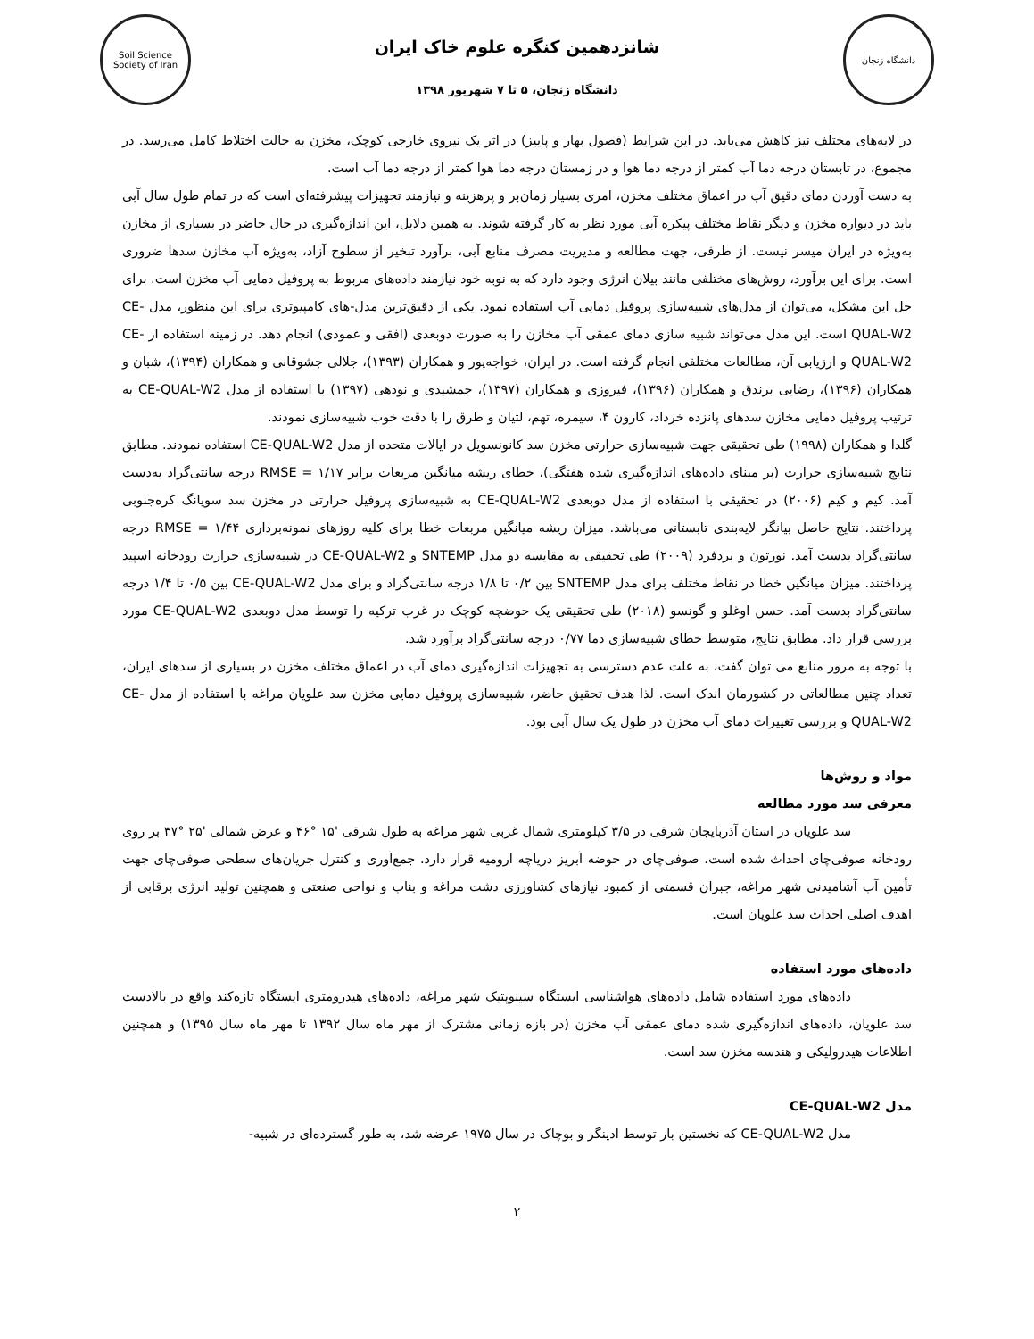دانشگاه زنجان
شانزدهمین کنگره علوم خاک ایران
دانشگاه زنجان، ۵ تا ۷ شهریور ۱۳۹۸
Soil Science Society of Iran
در لایه‌های مختلف نیز کاهش می‌یابد. در این شرایط (فصول بهار و پاییز) در اثر یک نیروی خارجی کوچک، مخزن به حالت اختلاط کامل می‌رسد. در مجموع، در تابستان درجه دما آب کمتر از درجه دما هوا و در زمستان درجه دما هوا کمتر از درجه دما آب است.
به دست آوردن دمای دقیق آب در اعماق مختلف مخزن، امری بسیار زمان‌بر و پرهزینه و نیازمند تجهیزات پیشرفته‌ای است که در تمام طول سال آبی باید در دیواره مخزن و دیگر نقاط مختلف پیکره آبی مورد نظر به کار گرفته شوند. به همین دلایل، این اندازه‌گیری در حال حاضر در بسیاری از مخازن به‌ویژه در ایران میسر نیست. از طرفی، جهت مطالعه و مدیریت مصرف منابع آبی، برآورد تبخیر از سطوح آزاد، به‌ویژه آب مخازن سدها ضروری است. برای این برآورد، روش‌های مختلفی مانند بیلان انرژی وجود دارد که به نوبه خود نیازمند داده‌های مربوط به پروفیل دمایی آب مخزن است. برای حل این مشکل، می‌توان از مدل‌های شبیه‌سازی پروفیل دمایی آب استفاده نمود. یکی از دقیق‌ترین مدل-های کامپیوتری برای این منظور، مدل CE-QUAL-W2 است. این مدل می‌تواند شبیه سازی دمای عمقی آب مخازن را به صورت دوبعدی (افقی و عمودی) انجام دهد. در زمینه استفاده از CE-QUAL-W2 و ارزیابی آن، مطالعات مختلفی انجام گرفته است. در ایران، خواجه‌پور و همکاران (۱۳۹۳)، جلالی جشوقانی و همکاران (۱۳۹۴)، شبان و همکاران (۱۳۹۶)، رضایی برندق و همکاران (۱۳۹۶)، فیروزی و همکاران (۱۳۹۷)، جمشیدی و نودهی (۱۳۹۷) با استفاده از مدل CE-QUAL-W2 به ترتیب پروفیل دمایی مخازن سدهای پانزده خرداد، کارون ۴، سیمره، تهم، لتیان و طرق را با دقت خوب شبیه‌سازی نمودند.
گلدا و همکاران (۱۹۹۸) طی تحقیقی جهت شبیه‌سازی حرارتی مخزن سد کانونسویل در ایالات متحده از مدل CE-QUAL-W2 استفاده نمودند. مطابق نتایج شبیه‌سازی حرارت (بر مبنای داده‌های اندازه‌گیری شده هفتگی)، خطای ریشه میانگین مربعات برابر RMSE = ۱/۱۷ درجه سانتی‌گراد به‌دست آمد. کیم و کیم (۲۰۰۶) در تحقیقی با استفاده از مدل دوبعدی CE-QUAL-W2 به شبیه‌سازی پروفیل حرارتی در مخزن سد سویانگ کره‌جنوبی پرداختند. نتایج حاصل بیانگر لایه‌بندی تابستانی می‌باشد. میزان ریشه میانگین مربعات خطا برای کلیه روزهای نمونه‌برداری RMSE = ۱/۴۴ درجه سانتی‌گراد بدست آمد. نورتون و بردفرد (۲۰۰۹) طی تحقیقی به مقایسه دو مدل SNTEMP و CE-QUAL-W2 در شبیه‌سازی حرارت رودخانه اسپید پرداختند. میزان میانگین خطا در نقاط مختلف برای مدل SNTEMP بین ۰/۲ تا ۱/۸ درجه سانتی‌گراد و برای مدل CE-QUAL-W2 بین ۰/۵ تا ۱/۴ درجه سانتی‌گراد بدست آمد. حسن اوغلو و گونسو (۲۰۱۸) طی تحقیقی یک حوضچه کوچک در غرب ترکیه را توسط مدل دوبعدی CE-QUAL-W2 مورد بررسی قرار داد. مطابق نتایج، متوسط خطای شبیه‌سازی دما ۰/۷۷ درجه سانتی‌گراد برآورد شد.
با توجه به مرور منابع می توان گفت، به علت عدم دسترسی به تجهیزات اندازه‌گیری دمای آب در اعماق مختلف مخزن در بسیاری از سدهای ایران، تعداد چنین مطالعاتی در کشورمان اندک است. لذا هدف تحقیق حاضر، شبیه‌سازی پروفیل دمایی مخزن سد علویان مراغه با استفاده از مدل CE-QUAL-W2 و بررسی تغییرات دمای آب مخزن در طول یک سال آبی بود.
مواد و روش‌ها
معرفی سد مورد مطالعه
سد علویان در استان آذربایجان شرقی در ۳/۵ کیلومتری شمال غربی شهر مراغه به طول شرقی '۱۵ °۴۶ و عرض شمالی '۲۵ °۳۷ بر روی رودخانه صوفی‌چای احداث شده است. صوفی‌چای در حوضه آبریز دریاچه ارومیه قرار دارد. جمع‌آوری و کنترل جریان‌های سطحی صوفی‌چای جهت تأمین آب آشامیدنی شهر مراغه، جبران قسمتی از کمبود نیازهای کشاورزی دشت مراغه و بناب و نواحی صنعتی و همچنین تولید انرژی برقابی از اهدف اصلی احداث سد علویان است.
داده‌های مورد استفاده
داده‌های مورد استفاده شامل داده‌های هواشناسی ایستگاه سینوپتیک شهر مراغه، داده‌های هیدرومتری ایستگاه تازه‌کند واقع در بالادست سد علویان، داده‌های اندازه‌گیری شده دمای عمقی آب مخزن (در بازه زمانی مشترک از مهر ماه سال ۱۳۹۲ تا مهر ماه سال ۱۳۹۵) و همچنین اطلاعات هیدرولیکی و هندسه مخزن سد است.
مدل CE-QUAL-W2
مدل CE-QUAL-W2 که نخستین بار توسط ادینگر و بوچاک در سال ۱۹۷۵ عرضه شد، به طور گسترده‌ای در شبیه-
۲